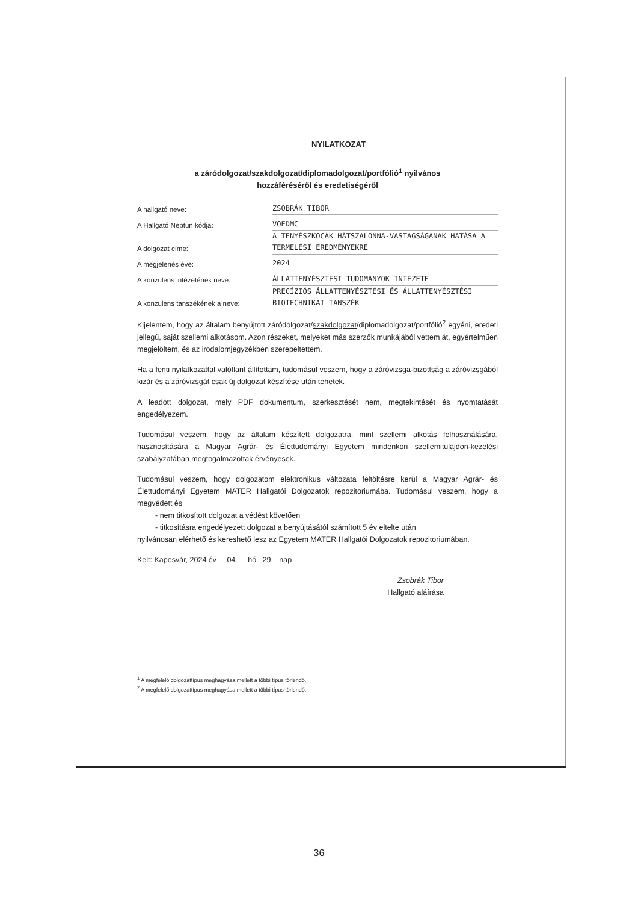NYILATKOZAT
a záródolgozat/szakdolgozat/diplomadolgozat/portfólió<sup>1</sup> nyilvános
hozzáféréséről és eredetiségéről
A hallgató neve:
ZSOBRÁK TIBOR
A Hallgató Neptun kódja:
VOEDMC
A dolgozat címe:
A TENYÉSZKOCÁK HÁTSZALONNA-VASTAGSÁGÁNAK HATÁSA A TERMELÉSI EREDMÉNYEKRE
A megjelenés éve:
2024
A konzulens intézetének neve:
ÁLLATTENYÉSZTÉSI TUDOMÁNYOK INTÉZETE
A konzulens tanszékének a neve:
PRECÍZIÓS ÁLLATTENYÉSZTÉSI ÉS ÁLLATTENYÉSZTÉSI BIOTECHNIKAI TANSZÉK
Kijelentem, hogy az általam benyújtott záródolgozat/szakdolgozat/diplomadolgozat/portfólió<sup>2</sup> egyéni, eredeti jellegű, saját szellemi alkotásom. Azon részeket, melyeket más szerzők munkájából vettem át, egyértelműen megjelöltem, és az irodalomjegyzékben szerepeltettem.
Ha a fenti nyilatkozattal valótlant állítottam, tudomásul veszem, hogy a záróvizsga-bizottság a záróvizsgából kizár és a záróvizsgát csak új dolgozat készítése után tehetek.
A leadott dolgozat, mely PDF dokumentum, szerkesztését nem, megtekintését és nyomtatását engedélyezem.
Tudomásul veszem, hogy az általam készített dolgozatra, mint szellemi alkotás felhasználására, hasznosítására a Magyar Agrár- és Élettudományi Egyetem mindenkori szellemitulajdon-kezelési szabályzatában megfogalmazottak érvényesek.
Tudomásul veszem, hogy dolgozatom elektronikus változata feltöltésre kerül a Magyar Agrár- és Élettudományi Egyetem MATER Hallgatói Dolgozatok repozitoriumába. Tudomásul veszem, hogy a megvédett és
- nem titkosított dolgozat a védést követően
- titkosításra engedélyezett dolgozat a benyújtásától számított 5 év eltelte után
nyilvánosan elérhető és kereshető lesz az Egyetem MATER Hallgatói Dolgozatok repozitoriumában.
Kelt: Kaposvár, 2024 év 04. hó 29. nap
Zsobrák Tibor
Hallgató aláírása
<sup>1</sup> A megfelelő dolgozattípus meghagyása mellett a többi típus törlendő.
<sup>2</sup> A megfelelő dolgozattípus meghagyása mellett a többi típus törlendő.
36